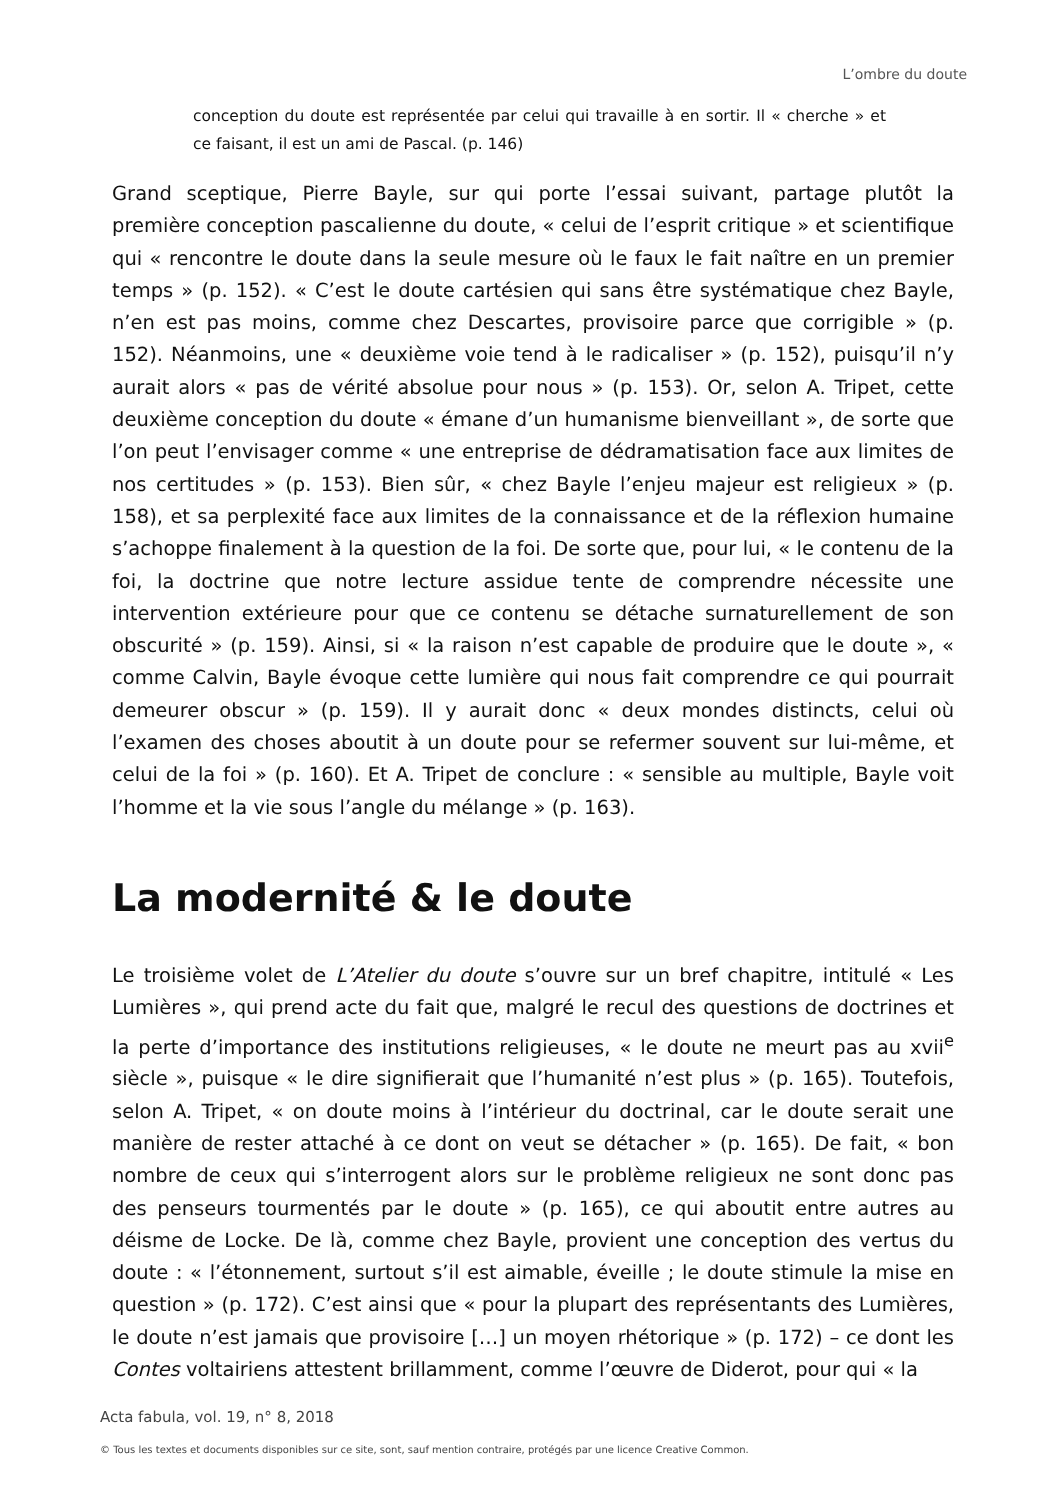L’ombre du doute
conception du doute est représentée par celui qui travaille à en sortir. Il « cherche » et ce faisant, il est un ami de Pascal. (p. 146)
Grand sceptique, Pierre Bayle, sur qui porte l’essai suivant, partage plutôt la première conception pascalienne du doute, « celui de l’esprit critique » et scientifique qui « rencontre le doute dans la seule mesure où le faux le fait naître en un premier temps » (p. 152). « C’est le doute cartésien qui sans être systématique chez Bayle, n’en est pas moins, comme chez Descartes, provisoire parce que corrigible » (p. 152). Néanmoins, une « deuxième voie tend à le radicaliser » (p. 152), puisqu’il n’y aurait alors « pas de vérité absolue pour nous » (p. 153). Or, selon A. Tripet, cette deuxième conception du doute « émane d’un humanisme bienveillant », de sorte que l’on peut l’envisager comme « une entreprise de dédramatisation face aux limites de nos certitudes » (p. 153). Bien sûr, « chez Bayle l’enjeu majeur est religieux » (p. 158), et sa perplexité face aux limites de la connaissance et de la réflexion humaine s’achoppe finalement à la question de la foi. De sorte que, pour lui, « le contenu de la foi, la doctrine que notre lecture assidue tente de comprendre nécessite une intervention extérieure pour que ce contenu se détache surnaturellement de son obscurité » (p. 159). Ainsi, si « la raison n’est capable de produire que le doute », « comme Calvin, Bayle évoque cette lumière qui nous fait comprendre ce qui pourrait demeurer obscur » (p. 159). Il y aurait donc « deux mondes distincts, celui où l’examen des choses aboutit à un doute pour se refermer souvent sur lui-même, et celui de la foi » (p. 160). Et A. Tripet de conclure : « sensible au multiple, Bayle voit l’homme et la vie sous l’angle du mélange » (p. 163).
La modernité & le doute
Le troisième volet de L’Atelier du doute s’ouvre sur un bref chapitre, intitulé « Les Lumières », qui prend acte du fait que, malgré le recul des questions de doctrines et la perte d’importance des institutions religieuses, « le doute ne meurt pas au xvii<sup>e</sup> siècle », puisque « le dire signifierait que l’humanité n’est plus » (p. 165). Toutefois, selon A. Tripet, « on doute moins à l’intérieur du doctrinal, car le doute serait une manière de rester attaché à ce dont on veut se détacher » (p. 165). De fait, « bon nombre de ceux qui s’interrogent alors sur le problème religieux ne sont donc pas des penseurs tourmentés par le doute » (p. 165), ce qui aboutit entre autres au déisme de Locke. De là, comme chez Bayle, provient une conception des vertus du doute : « l’étonnement, surtout s’il est aimable, éveille ; le doute stimule la mise en question » (p. 172). C’est ainsi que « pour la plupart des représentants des Lumières, le doute n’est jamais que provisoire […] un moyen rhétorique » (p. 172) – ce dont les Contes voltairiens attestent brillamment, comme l’œuvre de Diderot, pour qui « la
Acta fabula, vol. 19, n° 8, 2018
© Tous les textes et documents disponibles sur ce site, sont, sauf mention contraire, protégés par une licence Creative Common.